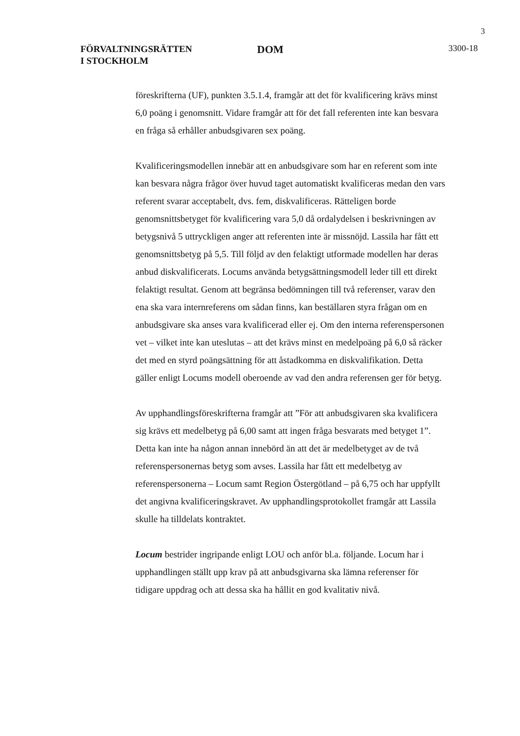3
FÖRVALTNINGSRÄTTEN
I STOCKHOLM
DOM
3300-18
föreskrifterna (UF), punkten 3.5.1.4, framgår att det för kvalificering krävs minst 6,0 poäng i genomsnitt. Vidare framgår att för det fall referenten inte kan besvara en fråga så erhåller anbudsgivaren sex poäng.
Kvalificeringsmodellen innebär att en anbudsgivare som har en referent som inte kan besvara några frågor över huvud taget automatiskt kvalificeras medan den vars referent svarar acceptabelt, dvs. fem, diskvalificeras. Rätteligen borde genomsnittsbetyget för kvalificering vara 5,0 då ordalydelsen i beskrivningen av betygsnivå 5 uttryckligen anger att referenten inte är missnöjd. Lassila har fått ett genomsnittsbetyg på 5,5. Till följd av den felaktigt utformade modellen har deras anbud diskvalificerats. Locums använda betygsättningsmodell leder till ett direkt felaktigt resultat. Genom att begränsa bedömningen till två referenser, varav den ena ska vara internreferens om sådan finns, kan beställaren styra frågan om en anbudsgivare ska anses vara kvalificerad eller ej. Om den interna referenspersonen vet – vilket inte kan uteslutas – att det krävs minst en medelpoäng på 6,0 så räcker det med en styrd poängsättning för att åstadkomma en diskvalifikation. Detta gäller enligt Locums modell oberoende av vad den andra referensen ger för betyg.
Av upphandlingsföreskrifterna framgår att ”För att anbudsgivaren ska kvalificera sig krävs ett medelbetyg på 6,00 samt att ingen fråga besvarats med betyget 1”. Detta kan inte ha någon annan innebörd än att det är medelbetyget av de två referenspersonernas betyg som avses. Lassila har fått ett medelbetyg av referenspersonerna – Locum samt Region Östergötland – på 6,75 och har uppfyllt det angivna kvalificeringskravet. Av upphandlingsprotokollet framgår att Lassila skulle ha tilldelats kontraktet.
Locum bestrider ingripande enligt LOU och anför bl.a. följande. Locum har i upphandlingen ställt upp krav på att anbudsgivarna ska lämna referenser för tidigare uppdrag och att dessa ska ha hållit en god kvalitativ nivå.